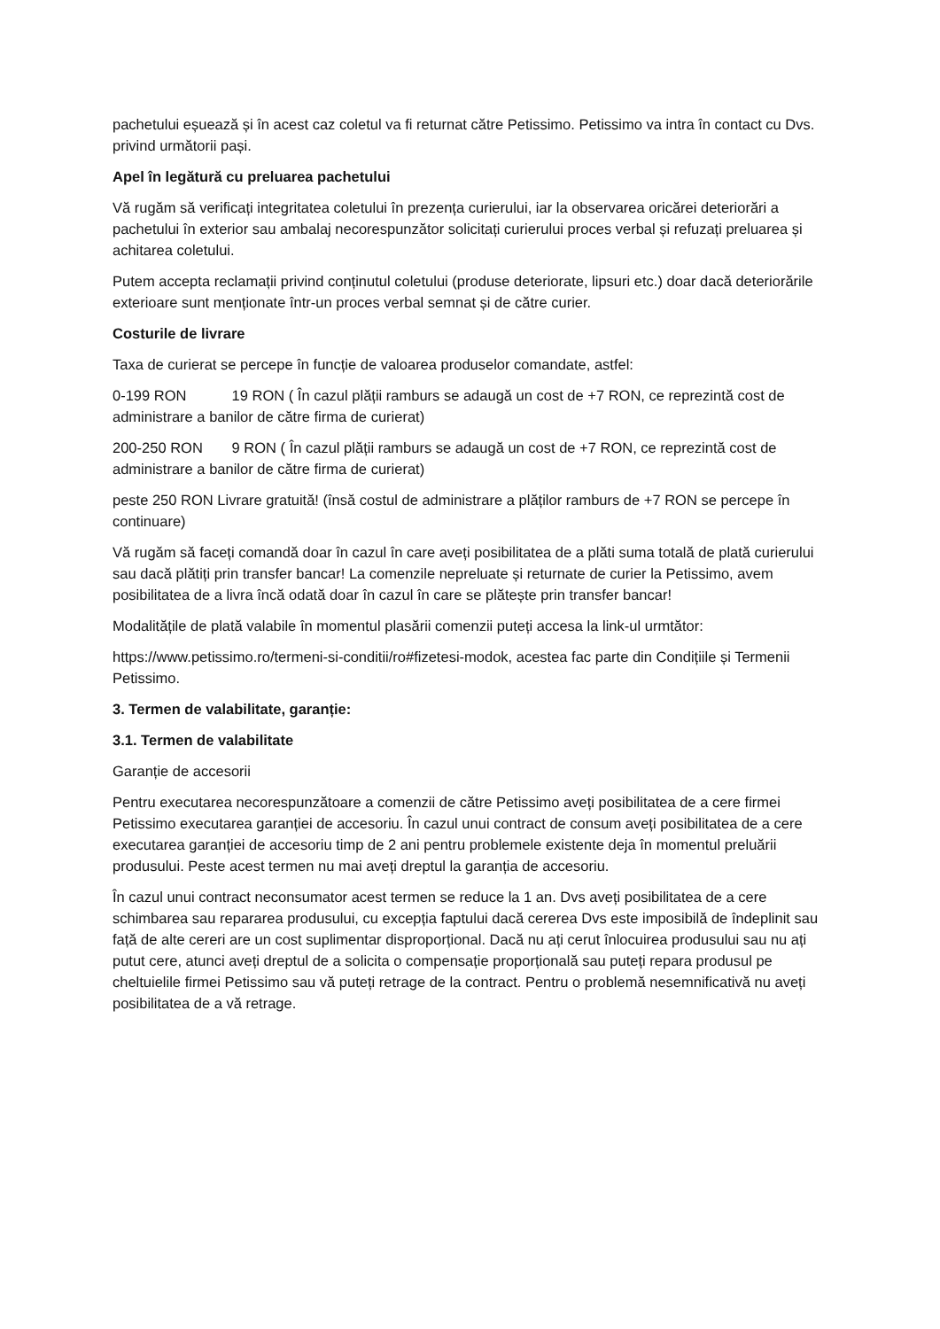pachetului eșuează și în acest caz coletul va fi returnat către Petissimo. Petissimo va intra în contact cu Dvs. privind următorii pași.
Apel în legătură cu preluarea pachetului
Vă rugăm să verificați integritatea coletului în prezența curierului, iar la observarea oricărei deteriorări a pachetului în exterior sau ambalaj necorespunzător solicitați curierului proces verbal și refuzați preluarea și achitarea coletului.
Putem accepta reclamații privind conținutul coletului (produse deteriorate, lipsuri etc.) doar dacă deteriorările exterioare sunt menționate într-un proces verbal semnat și de către curier.
Costurile de livrare
Taxa de curierat se percepe în funcție de valoarea produselor comandate, astfel:
0-199 RON 19 RON ( În cazul plății ramburs se adaugă un cost de +7 RON, ce reprezintă cost de administrare a banilor de către firma de curierat)
200-250 RON 9 RON ( În cazul plății ramburs se adaugă un cost de +7 RON, ce reprezintă cost de administrare a banilor de către firma de curierat)
peste 250 RON Livrare gratuită! (însă costul de administrare a plăților ramburs de +7 RON se percepe în continuare)
Vă rugăm să faceți comandă doar în cazul în care aveți posibilitatea de a plăti suma totală de plată curierului sau dacă plătiți prin transfer bancar! La comenzile nepreluate și returnate de curier la Petissimo, avem posibilitatea de a livra încă odată doar în cazul în care se plătește prin transfer bancar!
Modalitățile de plată valabile în momentul plasării comenzii puteți accesa la link-ul urmtător:
https://www.petissimo.ro/termeni-si-conditii/ro#fizetesi-modok, acestea fac parte din Condițiile și Termenii Petissimo.
3. Termen de valabilitate, garanție:
3.1. Termen de valabilitate
Garanție de accesorii
Pentru executarea necorespunzătoare a comenzii de către Petissimo aveți posibilitatea de a cere firmei Petissimo executarea garanției de accesoriu. În cazul unui contract de consum aveți posibilitatea de a cere executarea garanției de accesoriu timp de 2 ani pentru problemele existente deja în momentul preluării produsului. Peste acest termen nu mai aveți dreptul la garanția de accesoriu.
În cazul unui contract neconsumator acest termen se reduce la 1 an. Dvs aveți posibilitatea de a cere schimbarea sau repararea produsului, cu excepția faptului dacă cererea Dvs este imposibilă de îndeplinit sau față de alte cereri are un cost suplimentar disproporțional. Dacă nu ați cerut înlocuirea produsului sau nu ați putut cere, atunci aveți dreptul de a solicita o compensație proporțională sau puteți repara produsul pe cheltuielile firmei Petissimo sau vă puteți retrage de la contract. Pentru o problemă nesemnificativă nu aveți posibilitatea de a vă retrage.